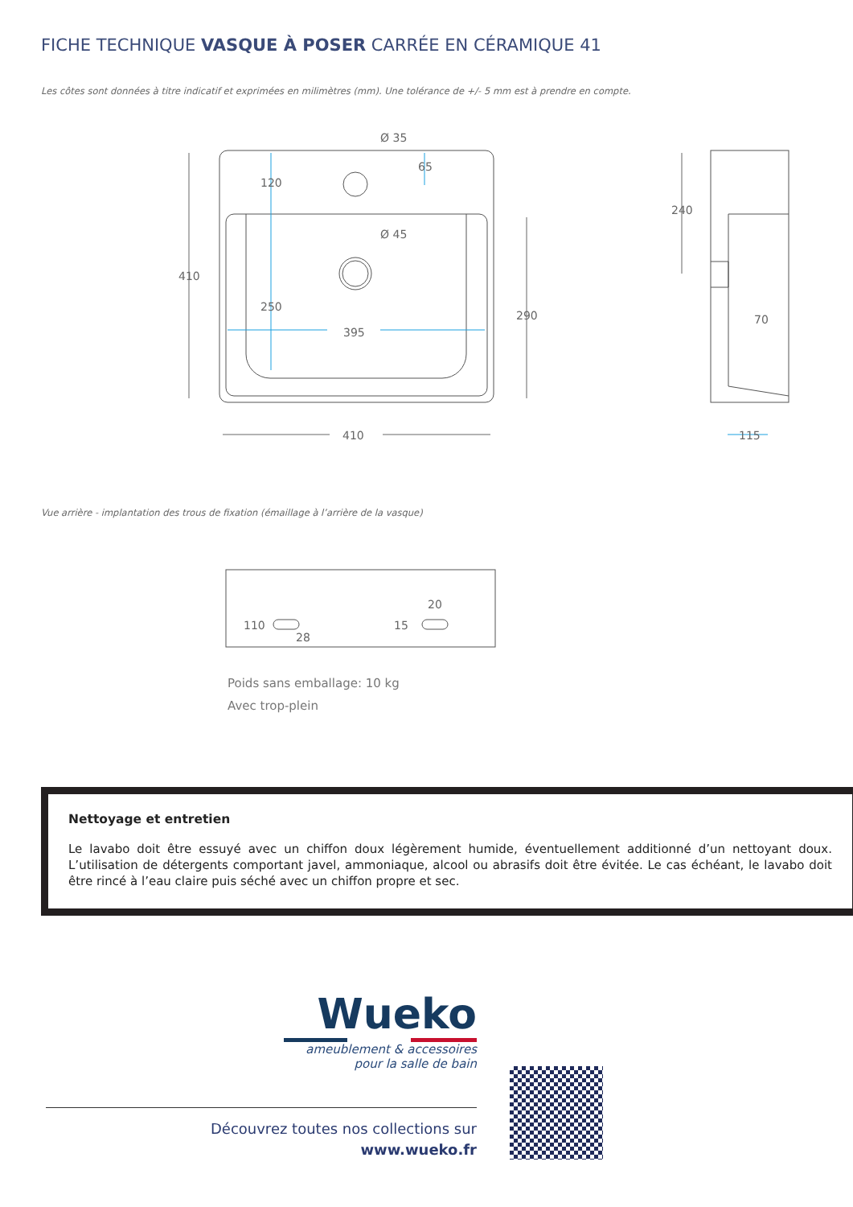FICHE TECHNIQUE VASQUE À POSER CARRÉE EN CÉRAMIQUE 41
Les côtes sont données à titre indicatif et exprimées en milimètres (mm). Une tolérance de +/- 5 mm est à prendre en compte.
410
410
290
120
250
395
Ø 35
Ø 45
65
240
70
115
110
28
15
20
Vue arrière - implantation des trous de fixation (émaillage à l’arrière de la vasque)
Poids sans emballage: 10 kg
Avec trop-plein
Nettoyage et entretien
Le lavabo doit être essuyé avec un chiffon doux légèrement humide, éventuellement additionné d’un nettoyant doux. L’utilisation de détergents comportant javel, ammoniaque, alcool ou abrasifs doit être évitée. Le cas échéant, le lavabo doit être rincé à l’eau claire puis séché avec un chiffon propre et sec.
Wueko
ameublement & accessoires
pour la salle de bain
Découvrez toutes nos collections sur
www.wueko.fr